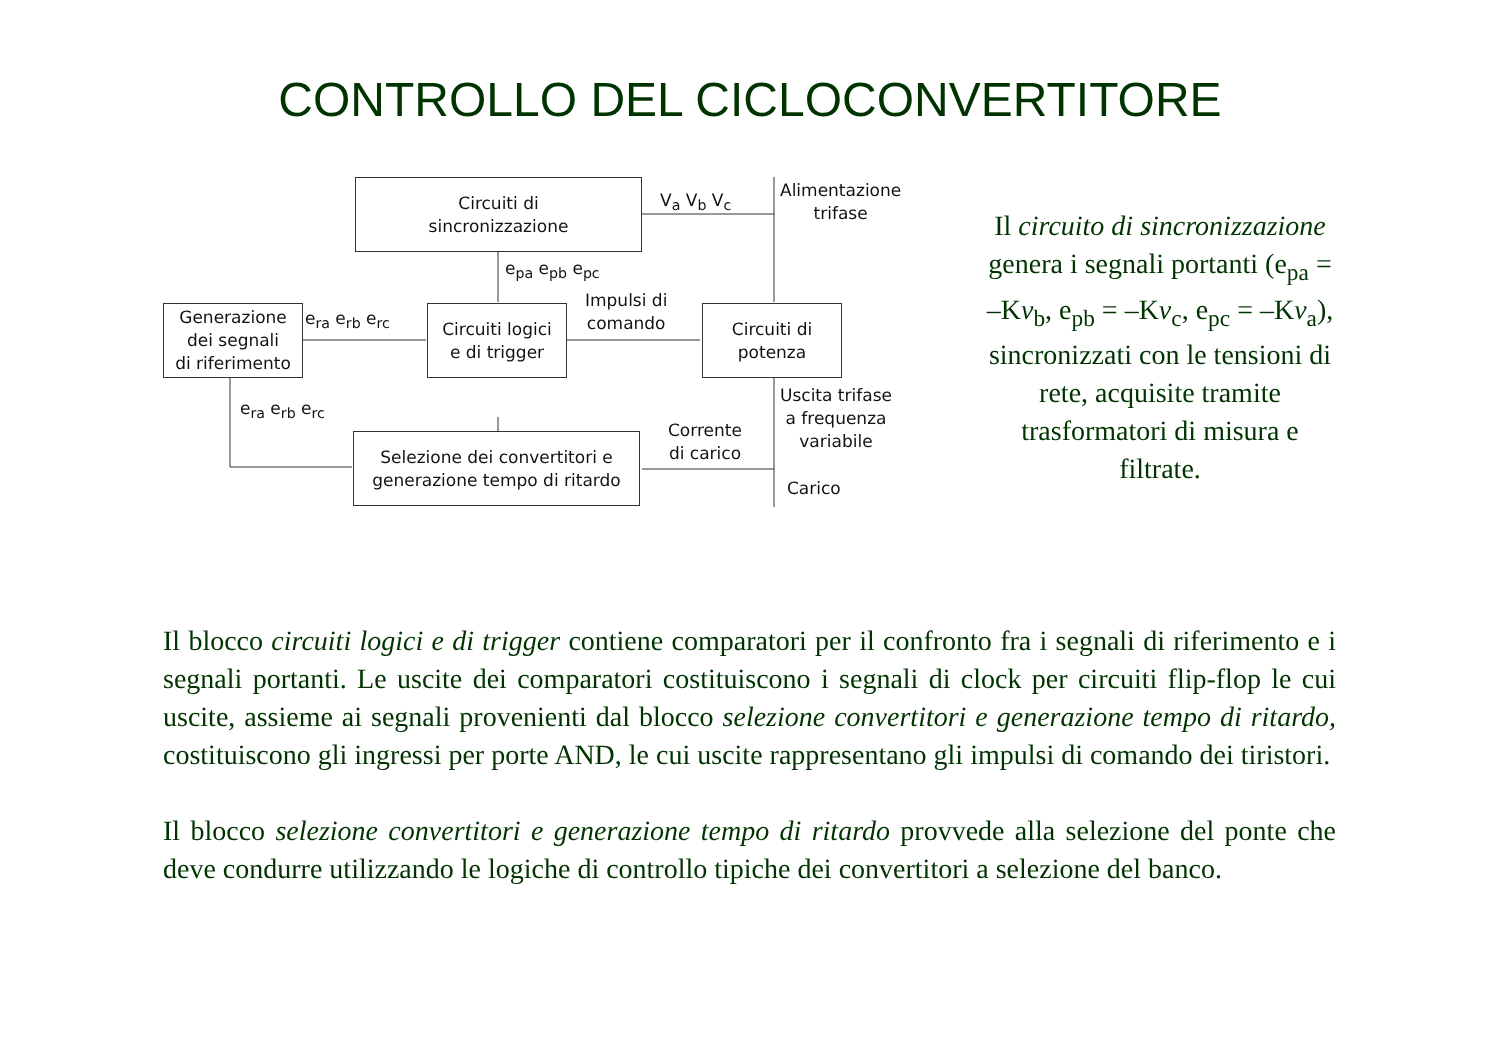CONTROLLO DEL CICLOCONVERTITORE
Circuiti di
sincronizzazione
V<sub>a</sub> V<sub>b</sub> V<sub>c</sub>
Alimentazione
trifase
e<sub>pa</sub> e<sub>pb</sub> e<sub>pc</sub>
Generazione
dei segnali
di riferimento
e<sub>ra</sub> e<sub>rb</sub> e<sub>rc</sub>
Circuiti logici
e di trigger
Impulsi di
comando
Circuiti di
potenza
e<sub>ra</sub> e<sub>rb</sub> e<sub>rc</sub>
Uscita trifase
a frequenza
variabile
Corrente
di carico
Selezione dei convertitori e
generazione tempo di ritardo
Carico
Il circuito di sincronizzazione genera i segnali portanti (e<sub>pa</sub> = –Kv<sub>b</sub>, e<sub>pb</sub> = –Kv<sub>c</sub>, e<sub>pc</sub> = –Kv<sub>a</sub>), sincronizzati con le tensioni di rete, acquisite tramite trasformatori di misura e filtrate.
Il blocco circuiti logici e di trigger contiene comparatori per il confronto fra i segnali di riferimento e i segnali portanti. Le uscite dei comparatori costituiscono i segnali di clock per circuiti flip-flop le cui uscite, assieme ai segnali provenienti dal blocco selezione convertitori e generazione tempo di ritardo, costituiscono gli ingressi per porte AND, le cui uscite rappresentano gli impulsi di comando dei tiristori.
Il blocco selezione convertitori e generazione tempo di ritardo provvede alla selezione del ponte che deve condurre utilizzando le logiche di controllo tipiche dei convertitori a selezione del banco.